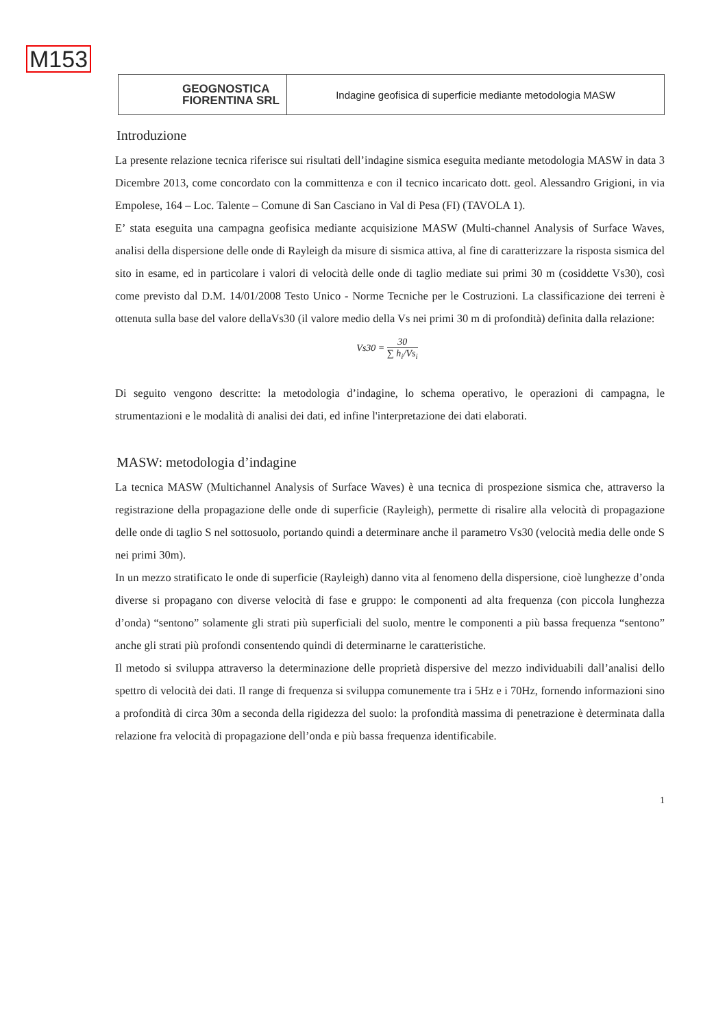M153
GEOGNOSTICA
FIORENTINA SRL
Indagine geofisica di superficie mediante metodologia MASW
Introduzione
La presente relazione tecnica riferisce sui risultati dell’indagine sismica eseguita mediante metodologia MASW in data 3 Dicembre 2013, come concordato con la committenza e con il tecnico incaricato dott. geol. Alessandro Grigioni, in via Empolese, 164 – Loc. Talente – Comune di San Casciano in Val di Pesa (FI) (TAVOLA 1).
E’ stata eseguita una campagna geofisica mediante acquisizione MASW (Multi-channel Analysis of Surface Waves, analisi della dispersione delle onde di Rayleigh da misure di sismica attiva, al fine di caratterizzare la risposta sismica del sito in esame, ed in particolare i valori di velocità delle onde di taglio mediate sui primi 30 m (cosiddette Vs30), così come previsto dal D.M. 14/01/2008 Testo Unico - Norme Tecniche per le Costruzioni. La classificazione dei terreni è ottenuta sulla base del valore dellaVs30 (il valore medio della Vs nei primi 30 m di profondità) definita dalla relazione:
Vs30 = 30 ∑ h<sub>i</sub>/Vs<sub>i</sub>
Di seguito vengono descritte: la metodologia d’indagine, lo schema operativo, le operazioni di campagna, le strumentazioni e le modalità di analisi dei dati, ed infine l'interpretazione dei dati elaborati.
MASW: metodologia d’indagine
La tecnica MASW (Multichannel Analysis of Surface Waves) è una tecnica di prospezione sismica che, attraverso la registrazione della propagazione delle onde di superficie (Rayleigh), permette di risalire alla velocità di propagazione delle onde di taglio S nel sottosuolo, portando quindi a determinare anche il parametro Vs30 (velocità media delle onde S nei primi 30m).
In un mezzo stratificato le onde di superficie (Rayleigh) danno vita al fenomeno della dispersione, cioè lunghezze d’onda diverse si propagano con diverse velocità di fase e gruppo: le componenti ad alta frequenza (con piccola lunghezza d’onda) “sentono” solamente gli strati più superficiali del suolo, mentre le componenti a più bassa frequenza “sentono” anche gli strati più profondi consentendo quindi di determinarne le caratteristiche.
Il metodo si sviluppa attraverso la determinazione delle proprietà dispersive del mezzo individuabili dall’analisi dello spettro di velocità dei dati. Il range di frequenza si sviluppa comunemente tra i 5Hz e i 70Hz, fornendo informazioni sino a profondità di circa 30m a seconda della rigidezza del suolo: la profondità massima di penetrazione è determinata dalla relazione fra velocità di propagazione dell’onda e più bassa frequenza identificabile.
1